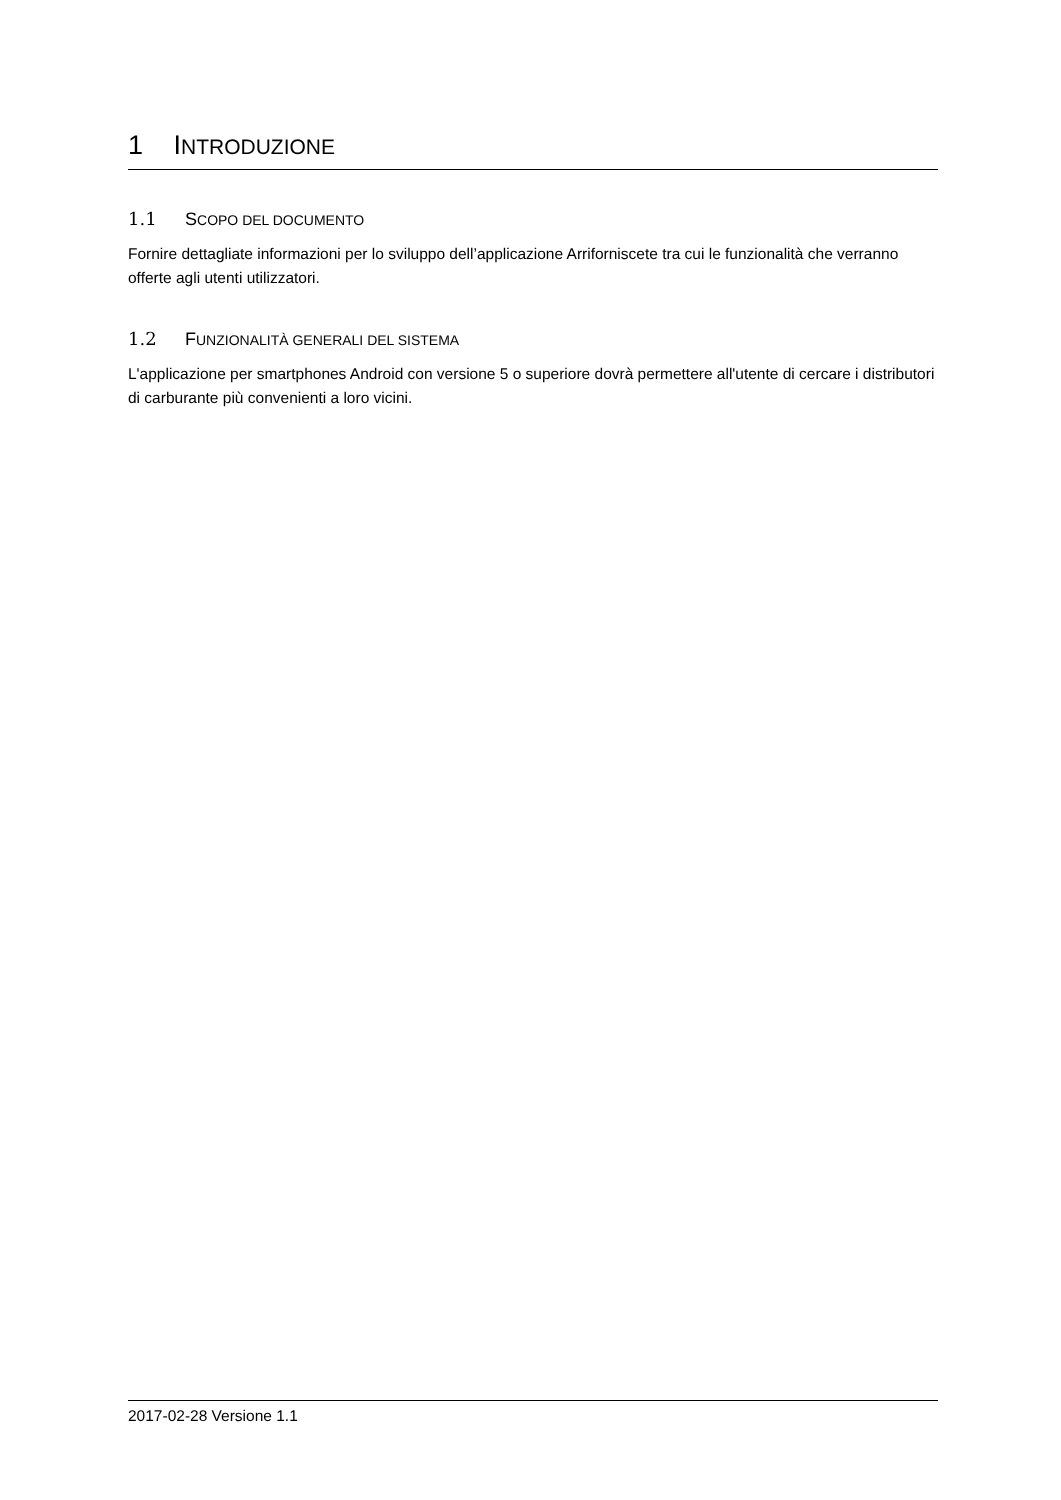1 INTRODUZIONE
1.1 SCOPO DEL DOCUMENTO
Fornire dettagliate informazioni per lo sviluppo dell’applicazione Arriforniscete tra cui le funzionalità che verranno offerte agli utenti utilizzatori.
1.2 FUNZIONALITÀ GENERALI DEL SISTEMA
L'applicazione per smartphones Android con versione 5 o superiore dovrà permettere all'utente di cercare i distributori di carburante più convenienti a loro vicini.
2017-02-28 Versione 1.1